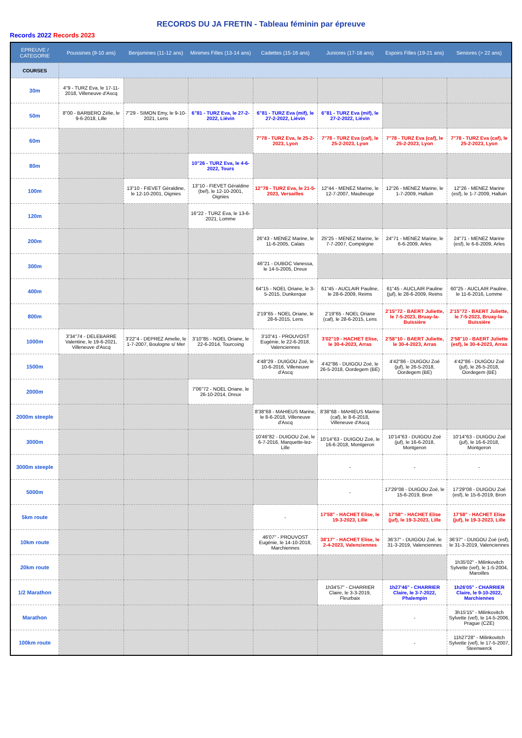RECORDS DU JA FRETIN - Tableau féminin par épreuve
Records 2022 Records 2023
| EPREUVE / CATEGORIE | Poussines (9-10 ans) | Benjamines (11-12 ans) | Minimes Filles (13-14 ans) | Cadettes (15-16 ans) | Juniores (17-18 ans) | Espoirs Filles (19-21 ans) | Seniores (> 22 ans) |
| --- | --- | --- | --- | --- | --- | --- | --- |
| COURSES | | | | | | | |
| 30m | 4"9 - TURZ Eva, le 17-11-2018, Villeneuve d'Ascq | | | | | | |
| 50m | 8"00 - BARBERO Zélie, le 9-6-2018, Lille | 7"29 - SIMON Emy, le 9-10-2021, Lens | 6"81 - TURZ Eva, le 27-2-2022, Liévin | 6"81 - TURZ Eva (mif), le 27-2-2022, Liévin | 6"81 - TURZ Eva (mif), le 27-2-2022, Liévin | | |
| 60m | | | | 7"78 - TURZ Eva, le 25-2-2023, Lyon | 7"78 - TURZ Eva (caf), le 25-2-2023, Lyon | 7"78 - TURZ Eva (caf), le 25-2-2023, Lyon | 7"78 - TURZ Eva (caf), le 25-2-2023, Lyon |
| 80m | | | 10"26 - TURZ Eva, le 4-6-2022, Tours | | | | |
| 100m | | 13"10 - FIEVET Géraldine, le 12-10-2001, Oignies | 13"10 - FIEVET Géraldine (bef), le 12-10-2001, Oignies | 12"78 - TURZ Eva, le 21-5-2023, Versailles | 12"44 - MENEZ Marine, le 12-7-2007, Maubeuge | 12"26 - MENEZ Marine, le 1-7-2009, Halluin | 12"26 - MENEZ Marine (esf), le 1-7-2009, Halluin |
| 120m | | | 16"22 - TURZ Eva, le 13-6-2021, Lomme | | | | |
| 200m | | | | 26"43 - MENEZ Marine, le 11-6-2005, Calais | 25"25 - MENEZ Marine, le 7-7-2007, Compiègne | 24"71 - MENEZ Marine, le 6-6-2009, Arles | 24"71 - MENEZ Marine (esf), le 6-6-2009, Arles |
| 300m | | | | 46"21 - DUBOC Vanessa, le 14-5-2005, Dreux | | | |
| 400m | | | | 64"15 - NOEL Oriane, le 3-5-2015, Dunkerque | 61"45 - AUCLAIR Pauline, le 28-6-2009, Reims | 61"45 - AUCLAIR Pauline (juf), le 28-6-2009, Reims | 60"25 - AUCLAIR Pauline, le 11-6-2016, Lomme |
| 800m | | | | 2'19"65 - NOEL Oriane, le 28-6-2015, Lens | 2'19"65 - NOEL Oriane (caf), le 28-6-2015, Lens | 2'15"72 - BAERT Juliette, le 7-5-2023, Bruay-la-Buissière | 2'15"72 - BAERT Juliette, le 7-5-2023, Bruay-la-Buissière |
| 1000m | 3'34"74 - DELEBARRE Valentine, le 19-6-2021, Villeneuve d'Ascq | 3'22"4 - DEPREZ Amelie, le 1-7-2007, Boulogne s/ Mer | 3'10"85 - NOEL Oriane, le 22-6-2014, Tourcoing | 3'10"41 - PROUVOST Eugénie, le 22-6-2018, Valenciennes | 3'02"19 - HACHET Elise, le 30-4-2023, Arras | 2'58"10 - BAERT Juliette, le 30-4-2023, Arras | 2'58"10 - BAERT Juliette (esf), le 30-4-2023, Arras |
| 1500m | | | | 4'48"29 - DUIGOU Zoé, le 10-6-2016, Villeneuve d'Ascq | 4'42"86 - DUIGOU Zoé, le 26-5-2018, Oordegem (BE) | 4'42"86 - DUIGOU Zoé (juf), le 26-5-2018, Oordegem (BE) | 4'42"86 - DUIGOU Zoé (juf), le 26-5-2018, Oordegem (BE) |
| 2000m | | | 7'06"72 - NOEL Oriane, le 26-10-2014, Dreux | | | | |
| 2000m steeple | | | | 8'38"68 - MAHIEUS Marine, le 8-6-2018, Villeneuve d'Ascq | 8'38"68 - MAHIEUS Marine (caf), le 8-6-2018, Villeneuve d'Ascq | | |
| 3000m | | | | 10'46"82 - DUIGOU Zoé, le 6-7-2016, Marquette-lez-Lille | 10'14"63 - DUIGOU Zoé, le 16-6-2018, Montgeron | 10'14"63 - DUIGOU Zoé (juf), le 16-6-2018, Montgeron | 10'14"63 - DUIGOU Zoé (juf), le 16-6-2018, Montgeron |
| 3000m steeple | | | | | - | - | - |
| 5000m | | | | | - | 17'29"08 - DUIGOU Zoé, le 15-6-2019, Bron | 17'29"08 - DUIGOU Zoé (esf), le 15-6-2019, Bron |
| 5km route | | | | - | 17'58" - HACHET Elise, le 19-3-2023, Lille | 17'58" - HACHET Elise (juf), le 19-3-2023, Lille | 17'58" - HACHET Elise (juf), le 19-3-2023, Lille |
| 10km route | | | | 46'07" - PROUVOST Eugénie, le 14-10-2018, Marchiennes | 38'17" - HACHET Elise, le 2-4-2023, Valenciennes | 36'37" - DUIGOU Zoé, le 31-3-2019, Valenciennes | 36'37" - DUIGOU Zoé (esf), le 31-3-2019, Valenciennes |
| 20km route | | | | | | | 1h35'02" - Milinkovitch Sylvette (vef), le 1-5-2004, Maroilles |
| 1/2 Marathon | | | | | 1h34'57" - CHARRIER Claire, le 3-3-2019, Fleurbaix | 1h27'46" - CHARRIER Claire, le 3-7-2022, Phalempin | 1h26'05" - CHARRIER Claire, le 9-10-2022, Marchiennes |
| Marathon | | | | | | - | 3h15'15" - Milinkovitch Sylvette (vef), le 14-5-2006, Prague (CZE) |
| 100km route | | | | | | - | 11h27'28" - Milinkovitch Sylvette (vef), le 17-5-2007, Steenwerck |